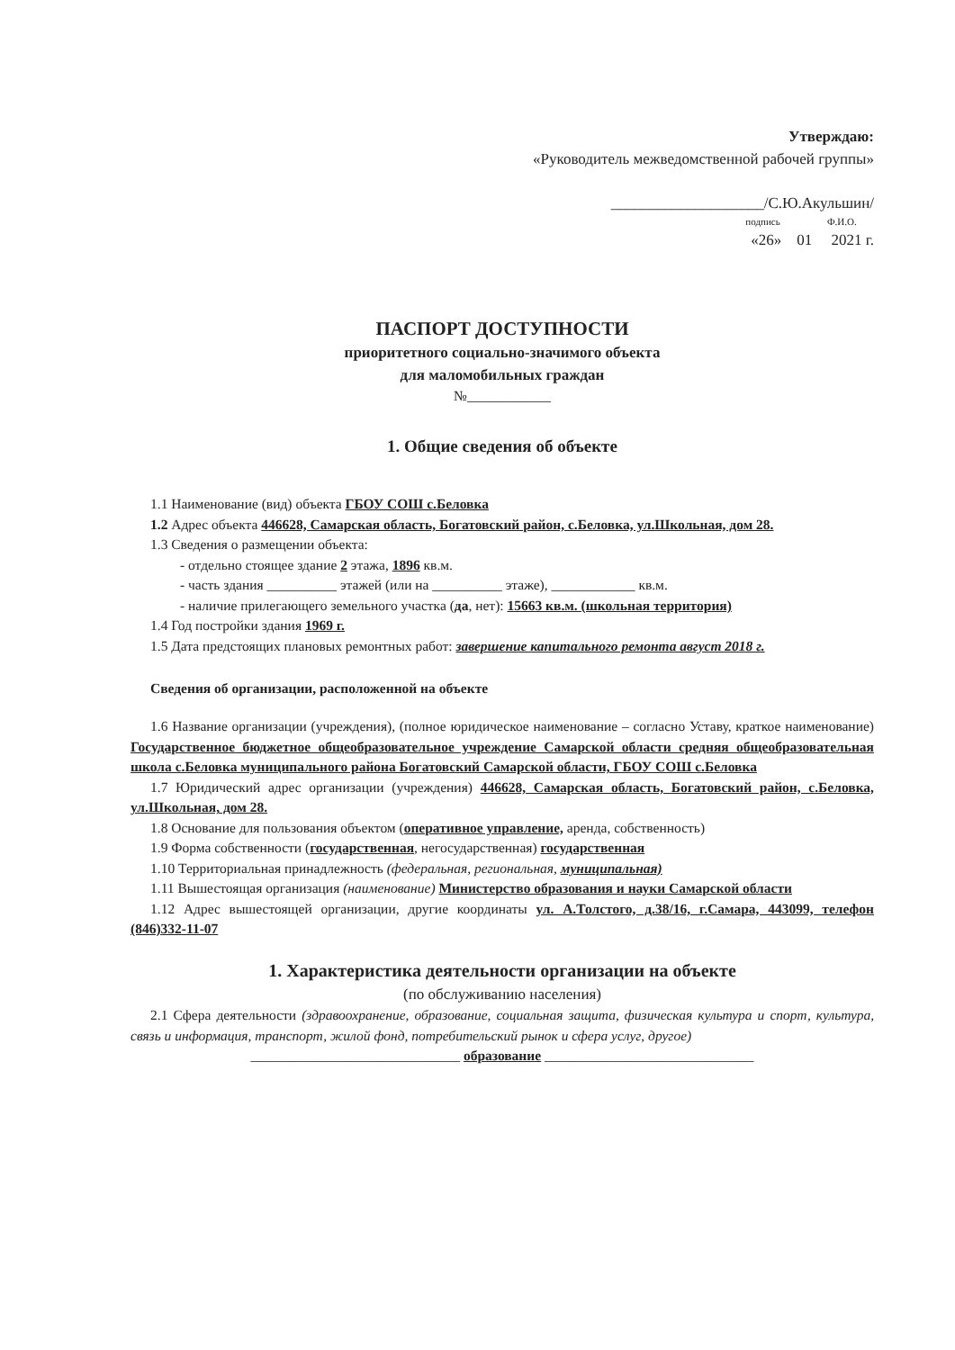Утверждаю:
«Руководитель межведомственной рабочей группы»
____________________/С.Ю.Акульшин/
подпись Ф.И.О.
«26» 01 2021 г.
ПАСПОРТ ДОСТУПНОСТИ
приоритетного социально-значимого объекта
для маломобильных граждан
№____________
1. Общие сведения об объекте
1.1 Наименование (вид) объекта ГБОУ СОШ с.Беловка
1.2 Адрес объекта 446628, Самарская область, Богатовский район, с.Беловка, ул.Школьная, дом 28.
1.3 Сведения о размещении объекта:
- отдельно стоящее здание 2 этажа, 1896 кв.м.
- часть здания __________ этажей (или на __________ этаже), ____________ кв.м.
- наличие прилегающего земельного участка (да, нет): 15663 кв.м. (школьная территория)
1.4 Год постройки здания 1969 г.
1.5 Дата предстоящих плановых ремонтных работ: завершение капитального ремонта август 2018 г.
Сведения об организации, расположенной на объекте
1.6 Название организации (учреждения), (полное юридическое наименование – согласно Уставу, краткое наименование) Государственное бюджетное общеобразовательное учреждение Самарской области средняя общеобразовательная школа с.Беловка муниципального района Богатовский Самарской области, ГБОУ СОШ с.Беловка
1.7 Юридический адрес организации (учреждения) 446628, Самарская область, Богатовский район, с.Беловка, ул.Школьная, дом 28.
1.8 Основание для пользования объектом (оперативное управление, аренда, собственность)
1.9 Форма собственности (государственная, негосударственная) государственная
1.10 Территориальная принадлежность (федеральная, региональная, муниципальная)
1.11 Вышестоящая организация (наименование) Министерство образования и науки Самарской области
1.12 Адрес вышестоящей организации, другие координаты ул. А.Толстого, д.38/16, г.Самара, 443099, телефон (846)332-11-07
1. Характеристика деятельности организации на объекте
(по обслуживанию населения)
2.1 Сфера деятельности (здравоохранение, образование, социальная защита, физическая культура и спорт, культура, связь и информация, транспорт, жилой фонд, потребительский рынок и сфера услуг, другое)
______________________________ образование ______________________________